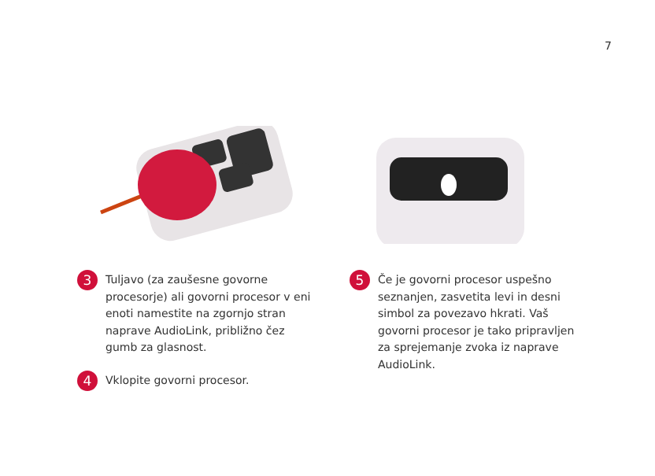7
3 Tuljavo (za zaušesne govorne procesorje) ali govorni procesor v eni enoti namestite na zgornjo stran naprave AudioLink, približno čez gumb za glasnost.
4 Vklopite govorni procesor.
5 Če je govorni procesor uspešno seznanjen, zasvetita levi in desni simbol za povezavo hkrati. Vaš govorni procesor je tako pripravljen za sprejemanje zvoka iz naprave AudioLink.